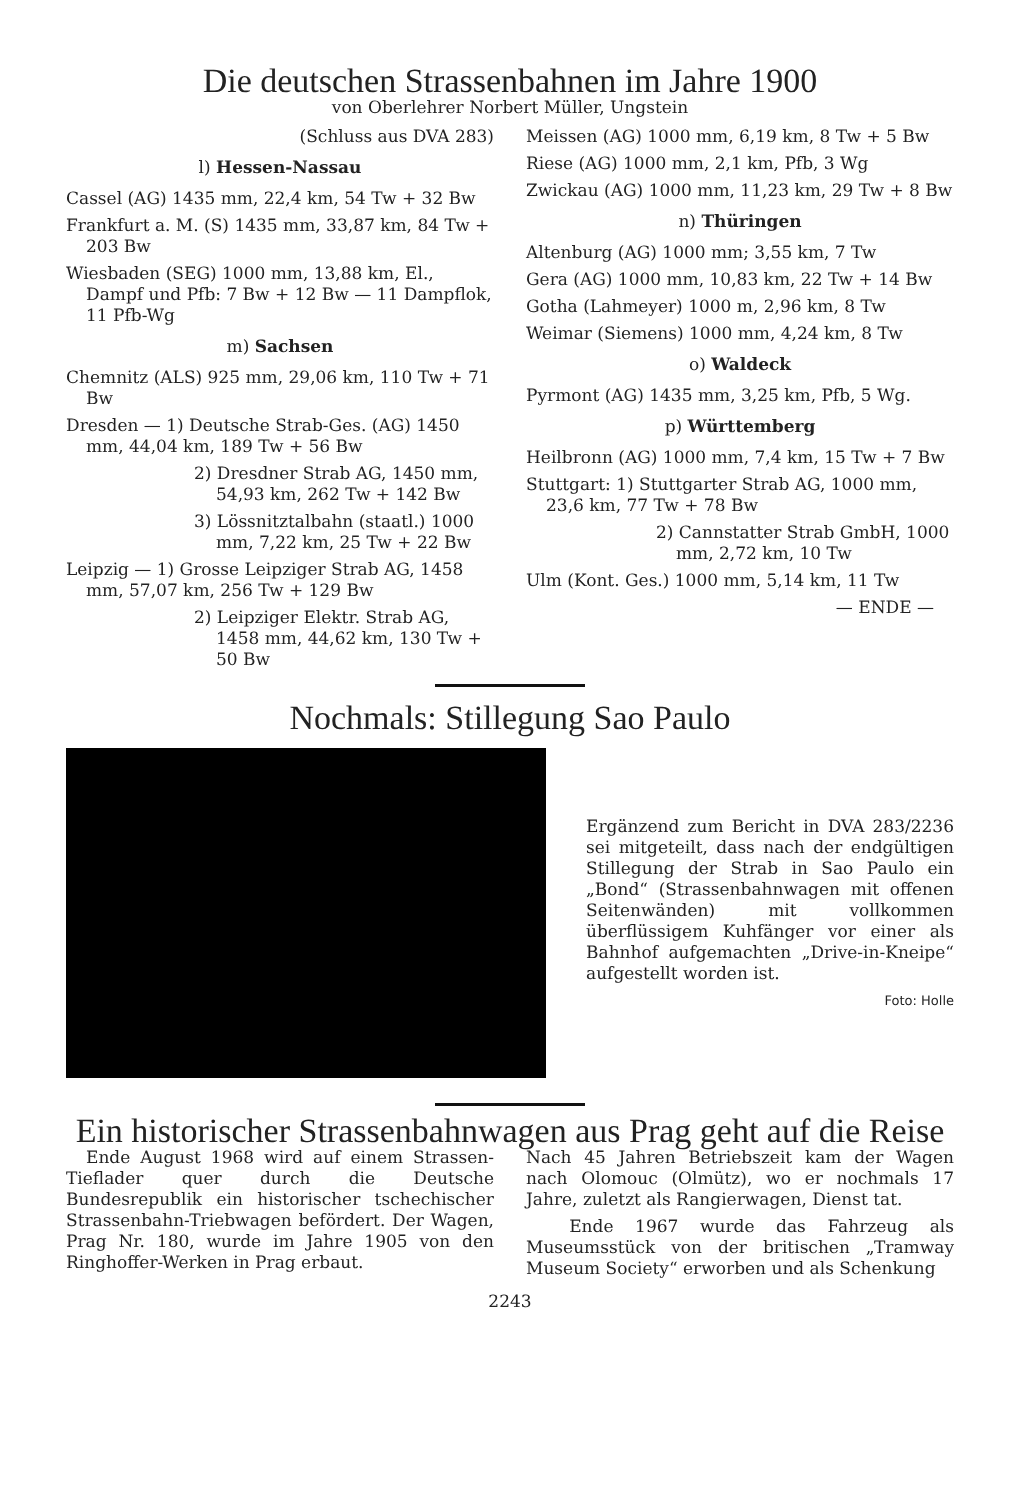Die deutschen Strassenbahnen im Jahre 1900
von Oberlehrer Norbert Müller, Ungstein
(Schluss aus DVA 283)
l) Hessen-Nassau
Cassel (AG) 1435 mm, 22,4 km, 54 Tw + 32 Bw
Frankfurt a. M. (S) 1435 mm, 33,87 km, 84 Tw + 203 Bw
Wiesbaden (SEG) 1000 mm, 13,88 km, El., Dampf und Pfb: 7 Bw + 12 Bw — 11 Dampflok, 11 Pfb-Wg
m) Sachsen
Chemnitz (ALS) 925 mm, 29,06 km, 110 Tw + 71 Bw
Dresden — 1) Deutsche Strab-Ges. (AG) 1450 mm, 44,04 km, 189 Tw + 56 Bw
2) Dresdner Strab AG, 1450 mm, 54,93 km, 262 Tw + 142 Bw
3) Lössnitztalbahn (staatl.) 1000 mm, 7,22 km, 25 Tw + 22 Bw
Leipzig — 1) Grosse Leipziger Strab AG, 1458 mm, 57,07 km, 256 Tw + 129 Bw
2) Leipziger Elektr. Strab AG, 1458 mm, 44,62 km, 130 Tw + 50 Bw
Meissen (AG) 1000 mm, 6,19 km, 8 Tw + 5 Bw
Riese (AG) 1000 mm, 2,1 km, Pfb, 3 Wg
Zwickau (AG) 1000 mm, 11,23 km, 29 Tw + 8 Bw
n) Thüringen
Altenburg (AG) 1000 mm; 3,55 km, 7 Tw
Gera (AG) 1000 mm, 10,83 km, 22 Tw + 14 Bw
Gotha (Lahmeyer) 1000 m, 2,96 km, 8 Tw
Weimar (Siemens) 1000 mm, 4,24 km, 8 Tw
o) Waldeck
Pyrmont (AG) 1435 mm, 3,25 km, Pfb, 5 Wg.
p) Württemberg
Heilbronn (AG) 1000 mm, 7,4 km, 15 Tw + 7 Bw
Stuttgart: 1) Stuttgarter Strab AG, 1000 mm, 23,6 km, 77 Tw + 78 Bw
2) Cannstatter Strab GmbH, 1000 mm, 2,72 km, 10 Tw
Ulm (Kont. Ges.) 1000 mm, 5,14 km, 11 Tw
— ENDE —
Nochmals: Stillegung Sao Paulo
Ergänzend zum Bericht in DVA 283/2236 sei mitgeteilt, dass nach der endgültigen Stillegung der Strab in Sao Paulo ein „Bond“ (Strassenbahnwagen mit offenen Seitenwänden) mit vollkommen überflüssigem Kuhfänger vor einer als Bahnhof aufgemachten „Drive-in-Kneipe“ aufgestellt worden ist.
Foto: Holle
Ein historischer Strassenbahnwagen aus Prag geht auf die Reise
Ende August 1968 wird auf einem Strassen-Tieflader quer durch die Deutsche Bundesrepublik ein historischer tschechischer Strassenbahn-Triebwagen befördert. Der Wagen, Prag Nr. 180, wurde im Jahre 1905 von den Ringhoffer-Werken in Prag erbaut.
Nach 45 Jahren Betriebszeit kam der Wagen nach Olomouc (Olmütz), wo er nochmals 17 Jahre, zuletzt als Rangierwagen, Dienst tat.
Ende 1967 wurde das Fahrzeug als Museumsstück von der britischen „Tramway Museum Society“ erworben und als Schenkung
2243